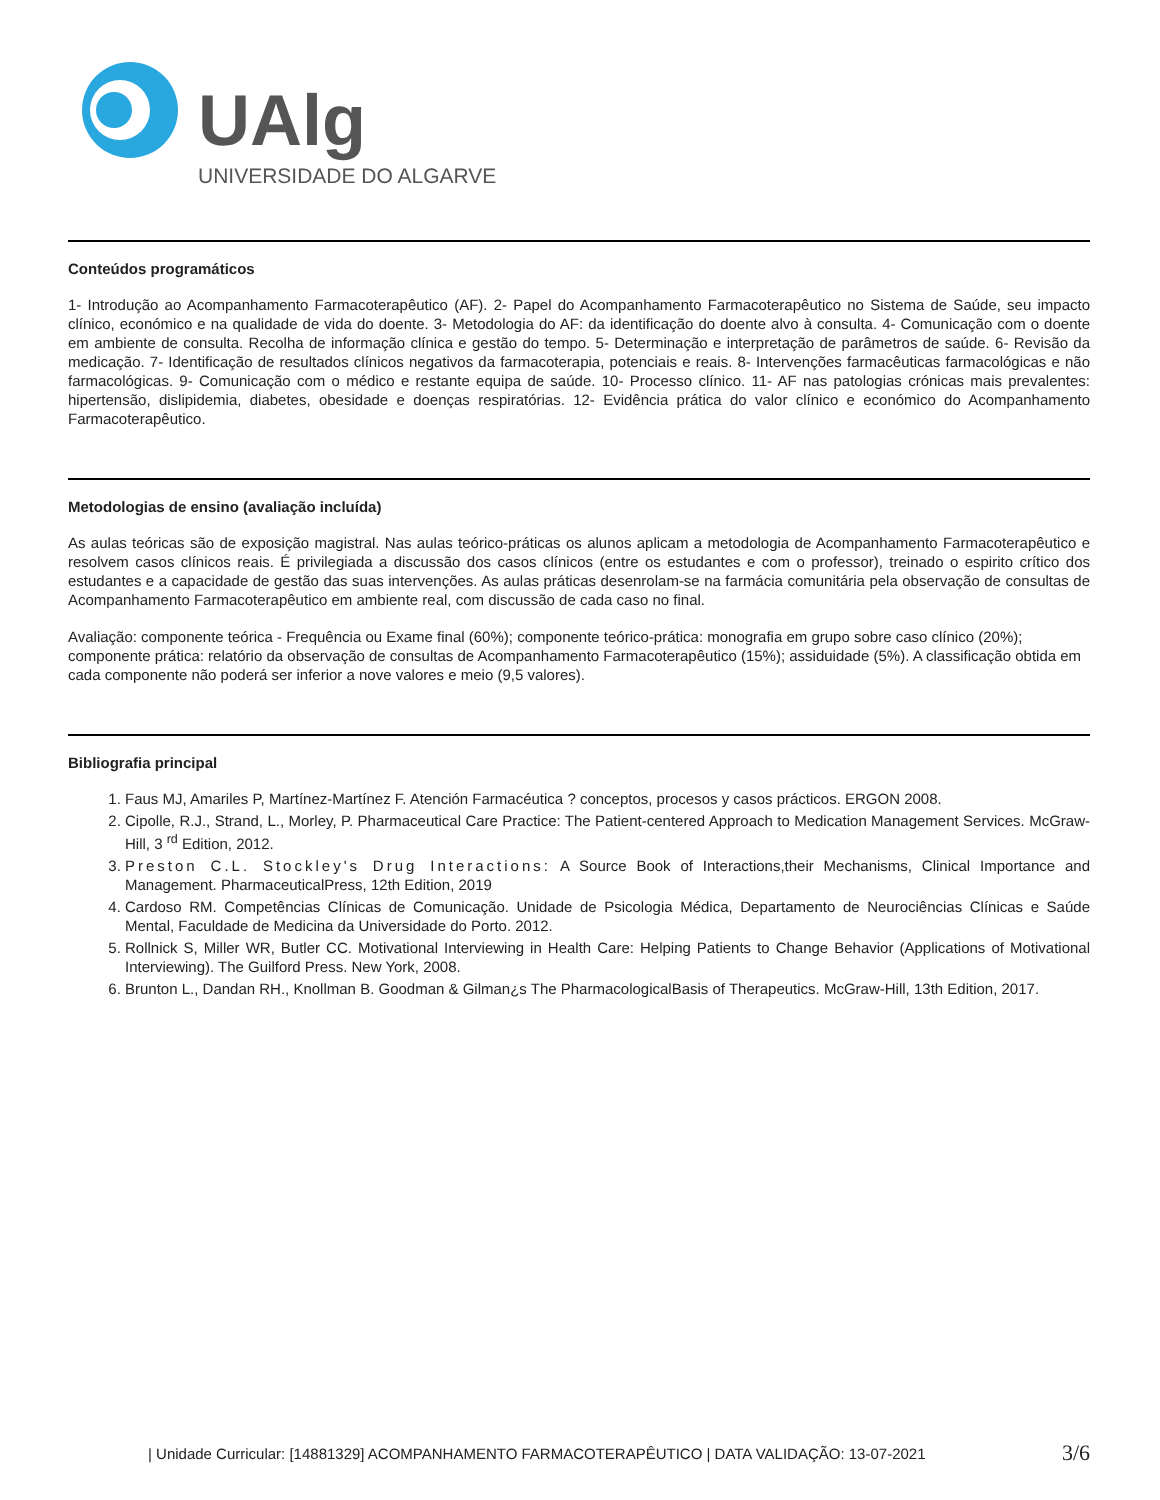UAlg
UNIVERSIDADE DO ALGARVE
Conteúdos programáticos
1- Introdução ao Acompanhamento Farmacoterapêutico (AF). 2- Papel do Acompanhamento Farmacoterapêutico no Sistema de Saúde, seu impacto clínico, económico e na qualidade de vida do doente. 3- Metodologia do AF: da identificação do doente alvo à consulta. 4- Comunicação com o doente em ambiente de consulta. Recolha de informação clínica e gestão do tempo. 5- Determinação e interpretação de parâmetros de saúde. 6- Revisão da medicação. 7- Identificação de resultados clínicos negativos da farmacoterapia, potenciais e reais. 8- Intervenções farmacêuticas farmacológicas e não farmacológicas. 9- Comunicação com o médico e restante equipa de saúde. 10- Processo clínico. 11- AF nas patologias crónicas mais prevalentes: hipertensão, dislipidemia, diabetes, obesidade e doenças respiratórias. 12- Evidência prática do valor clínico e económico do Acompanhamento Farmacoterapêutico.
Metodologias de ensino (avaliação incluída)
As aulas teóricas são de exposição magistral. Nas aulas teórico-práticas os alunos aplicam a metodologia de Acompanhamento Farmacoterapêutico e resolvem casos clínicos reais. É privilegiada a discussão dos casos clínicos (entre os estudantes e com o professor), treinado o espirito crítico dos estudantes e a capacidade de gestão das suas intervenções. As aulas práticas desenrolam-se na farmácia comunitária pela observação de consultas de Acompanhamento Farmacoterapêutico em ambiente real, com discussão de cada caso no final.
Avaliação: componente teórica - Frequência ou Exame final (60%); componente teórico-prática: monografia em grupo sobre caso clínico (20%); componente prática: relatório da observação de consultas de Acompanhamento Farmacoterapêutico (15%); assiduidade (5%). A classificação obtida em cada componente não poderá ser inferior a nove valores e meio (9,5 valores).
Bibliografia principal
1. Faus MJ, Amariles P, Martínez-Martínez F. Atención Farmacéutica ? conceptos, procesos y casos prácticos. ERGON 2008.
2. Cipolle, R.J., Strand, L., Morley, P. Pharmaceutical Care Practice: The Patient-centered Approach to Medication Management Services. McGraw-Hill, 3 <sup>rd</sup> Edition, 2012.
3. Preston C.L. Stockley's Drug Interactions: A Source Book of Interactions,their Mechanisms, Clinical Importance and Management. PharmaceuticalPress, 12th Edition, 2019
4. Cardoso RM. Competências Clínicas de Comunicação. Unidade de Psicologia Médica, Departamento de Neurociências Clínicas e Saúde Mental, Faculdade de Medicina da Universidade do Porto. 2012.
5. Rollnick S, Miller WR, Butler CC. Motivational Interviewing in Health Care: Helping Patients to Change Behavior (Applications of Motivational Interviewing). The Guilford Press. New York, 2008.
6. Brunton L., Dandan RH., Knollman B. Goodman & Gilman¿s The PharmacologicalBasis of Therapeutics. McGraw-Hill, 13th Edition, 2017.
| Unidade Curricular: [14881329] ACOMPANHAMENTO FARMACOTERAPÊUTICO | DATA VALIDAÇÃO: 13-07-2021 3/6